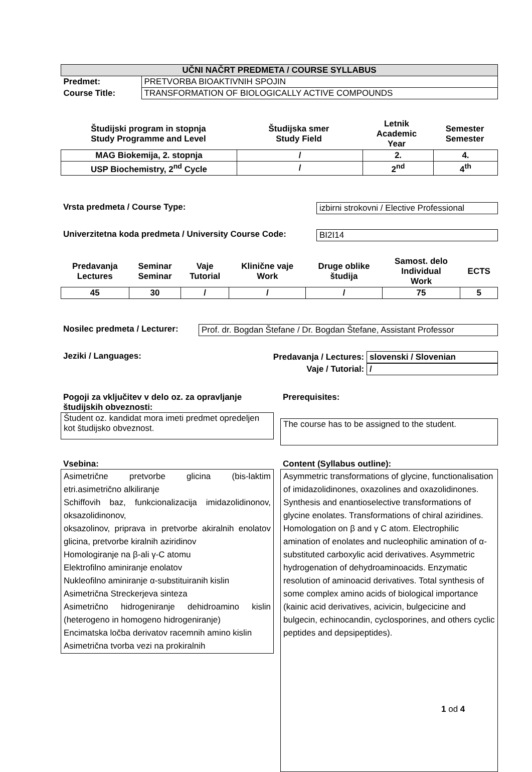| UČNI NAČRT PREDMETA / COURSE SYLLABUS | |
| --- | --- |
| Predmet: | PRETVORBA BIOAKTIVNIH SPOJIN |
| Course Title: | TRANSFORMATION OF BIOLOGICALLY ACTIVE COMPOUNDS |
| Študijski program in stopnja Study Programme and Level | Študijska smer Study Field | Letnik Academic Year | Semester Semester |
| --- | --- | --- | --- |
| MAG Biokemija, 2. stopnja | / | 2. | 4. |
| --- | --- | --- | --- |
| USP Biochemistry, 2<sup>nd</sup> Cycle | / | 2<sup>nd</sup> | 4<sup>th</sup> |
Vrsta predmeta / Course Type: izbirni strokovni / Elective Professional
Univerzitetna koda predmeta / University Course Code: BI2I14
| Predavanja Lectures | Seminar Seminar | Vaje Tutorial | Klinične vaje Work | Druge oblike študija | Samost. delo Individual Work | ECTS |
| --- | --- | --- | --- | --- | --- | --- |
| 45 | 30 | / | / | / | 75 | 5 |
Nosilec predmeta / Lecturer: Prof. dr. Bogdan Štefane / Dr. Bogdan Štefane, Assistant Professor
Jeziki / Languages: Predavanja / Lectures: slovenski / Slovenian
Vaje / Tutorial: /
Pogoji za vključitev v delo oz. za opravljanje študijskih obveznosti:
Študent oz. kandidat mora imeti predmet opredeljen kot študijsko obveznost.
Prerequisites:
The course has to be assigned to the student.
Vsebina:
Asimetrične pretvorbe glicina (bis-laktim etri.asimetrično alkiliranje
Schiffovih baz, funkcionalizacija imidazolidinonov, oksazolidinonov,
oksazolinov, priprava in pretvorbe akiralnih enolatov glicina, pretvorbe kiralnih aziridinov
Homologiranje na β-ali γ-C atomu
Elektrofilno aminiranje enolatov
Nukleofilno aminiranje α-substituiranih kislin
Asimetrična Streckerjeva sinteza
Asimetrično hidrogeniranje dehidroamino kislin (heterogeno in homogeno hidrogeniranje)
Encimatska ločba derivatov racemnih amino kislin
Asimetrična tvorba vezi na prokiralnih
Content (Syllabus outline):
Asymmetric transformations of glycine, functionalisation of imidazolidinones, oxazolines and oxazolidinones. Synthesis and enantioselective transformations of glycine enolates. Transformations of chiral aziridines. Homologation on β and γ C atom. Electrophilic amination of enolates and nucleophilic amination of α-substituted carboxylic acid derivatives. Asymmetric hydrogenation of dehydroaminoacids. Enzymatic resolution of aminoacid derivatives. Total synthesis of some complex amino acids of biological importance (kainic acid derivatives, acivicin, bulgecicine and bulgecin, echinocandin, cyclosporines, and others cyclic peptides and depsipeptides).
1 od 4